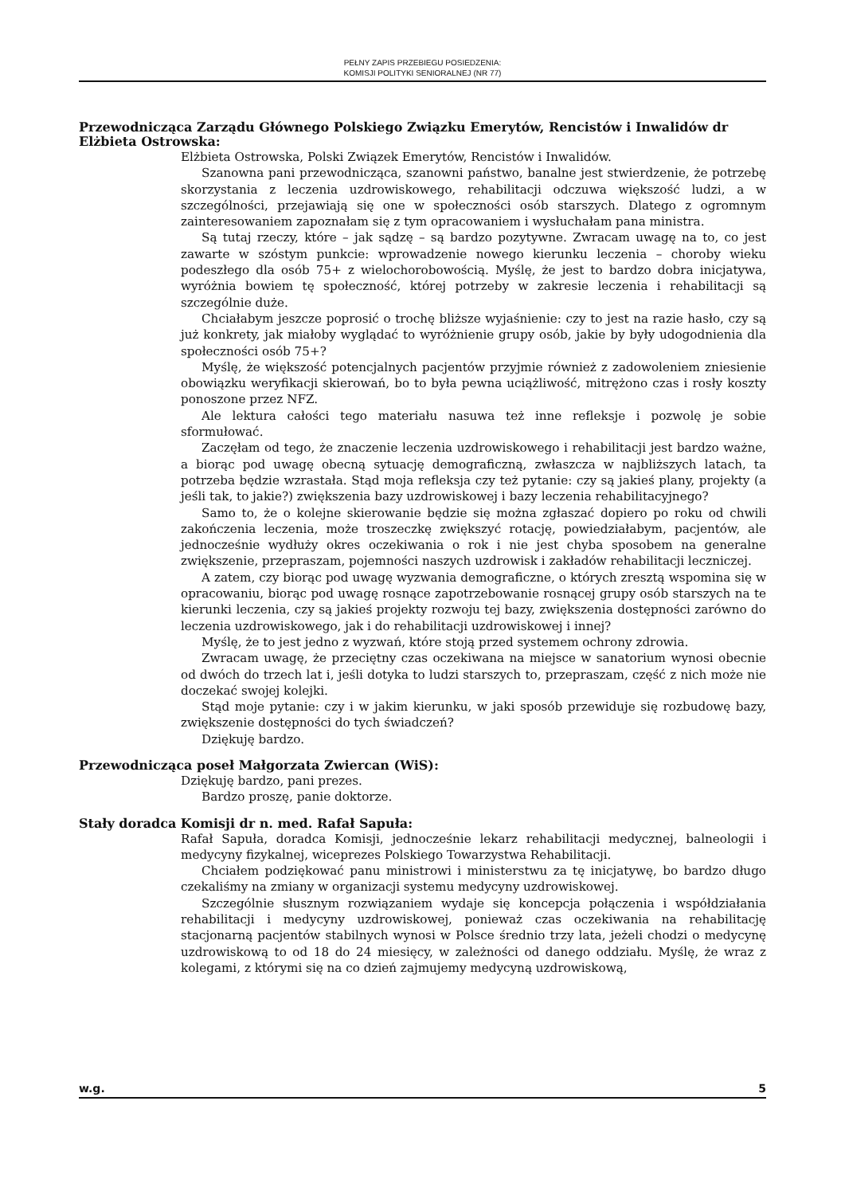PEŁNY ZAPIS PRZEBIEGU POSIEDZENIA:
KOMISJI POLITYKI SENIORALNEJ (NR 77)
Przewodnicząca Zarządu Głównego Polskiego Związku Emerytów, Rencistów i Inwalidów dr Elżbieta Ostrowska:
Elżbieta Ostrowska, Polski Związek Emerytów, Rencistów i Inwalidów.
Szanowna pani przewodnicząca, szanowni państwo, banalne jest stwierdzenie, że potrzebę skorzystania z leczenia uzdrowiskowego, rehabilitacji odczuwa większość ludzi, a w szczególności, przejawiają się one w społeczności osób starszych. Dlatego z ogromnym zainteresowaniem zapoznałam się z tym opracowaniem i wysłuchałam pana ministra.
Są tutaj rzeczy, które – jak sądzę – są bardzo pozytywne. Zwracam uwagę na to, co jest zawarte w szóstym punkcie: wprowadzenie nowego kierunku leczenia – choroby wieku podeszłego dla osób 75+ z wielochorobowością. Myślę, że jest to bardzo dobra inicjatywa, wyróżnia bowiem tę społeczność, której potrzeby w zakresie leczenia i rehabilitacji są szczególnie duże.
Chciałabym jeszcze poprosić o trochę bliższe wyjaśnienie: czy to jest na razie hasło, czy są już konkrety, jak miałoby wyglądać to wyróżnienie grupy osób, jakie by były udogodnienia dla społeczności osób 75+?
Myślę, że większość potencjalnych pacjentów przyjmie również z zadowoleniem zniesienie obowiązku weryfikacji skierowań, bo to była pewna uciążliwość, mitrężono czas i rosły koszty ponoszone przez NFZ.
Ale lektura całości tego materiału nasuwa też inne refleksje i pozwolę je sobie sformułować.
Zaczęłam od tego, że znaczenie leczenia uzdrowiskowego i rehabilitacji jest bardzo ważne, a biorąc pod uwagę obecną sytuację demograficzną, zwłaszcza w najbliższych latach, ta potrzeba będzie wzrastała. Stąd moja refleksja czy też pytanie: czy są jakieś plany, projekty (a jeśli tak, to jakie?) zwiększenia bazy uzdrowiskowej i bazy leczenia rehabilitacyjnego?
Samo to, że o kolejne skierowanie będzie się można zgłaszać dopiero po roku od chwili zakończenia leczenia, może troszeczkę zwiększyć rotację, powiedziałabym, pacjentów, ale jednocześnie wydłuży okres oczekiwania o rok i nie jest chyba sposobem na generalne zwiększenie, przepraszam, pojemności naszych uzdrowisk i zakładów rehabilitacji leczniczej.
A zatem, czy biorąc pod uwagę wyzwania demograficzne, o których zresztą wspomina się w opracowaniu, biorąc pod uwagę rosnące zapotrzebowanie rosnącej grupy osób starszych na te kierunki leczenia, czy są jakieś projekty rozwoju tej bazy, zwiększenia dostępności zarówno do leczenia uzdrowiskowego, jak i do rehabilitacji uzdrowiskowej i innej?
Myślę, że to jest jedno z wyzwań, które stoją przed systemem ochrony zdrowia.
Zwracam uwagę, że przeciętny czas oczekiwana na miejsce w sanatorium wynosi obecnie od dwóch do trzech lat i, jeśli dotyka to ludzi starszych to, przepraszam, część z nich może nie doczekać swojej kolejki.
Stąd moje pytanie: czy i w jakim kierunku, w jaki sposób przewiduje się rozbudowę bazy, zwiększenie dostępności do tych świadczeń?
Dziękuję bardzo.
Przewodnicząca poseł Małgorzata Zwiercan (WiS):
Dziękuję bardzo, pani prezes.
Bardzo proszę, panie doktorze.
Stały doradca Komisji dr n. med. Rafał Sapuła:
Rafał Sapuła, doradca Komisji, jednocześnie lekarz rehabilitacji medycznej, balneologii i medycyny fizykalnej, wiceprezes Polskiego Towarzystwa Rehabilitacji.
Chciałem podziękować panu ministrowi i ministerstwu za tę inicjatywę, bo bardzo długo czekaliśmy na zmiany w organizacji systemu medycyny uzdrowiskowej.
Szczególnie słusznym rozwiązaniem wydaje się koncepcja połączenia i współdziałania rehabilitacji i medycyny uzdrowiskowej, ponieważ czas oczekiwania na rehabilitację stacjonarną pacjentów stabilnych wynosi w Polsce średnio trzy lata, jeżeli chodzi o medycynę uzdrowiskową to od 18 do 24 miesięcy, w zależności od danego oddziału. Myślę, że wraz z kolegami, z którymi się na co dzień zajmujemy medycyną uzdrowiskową,
w.g. 5